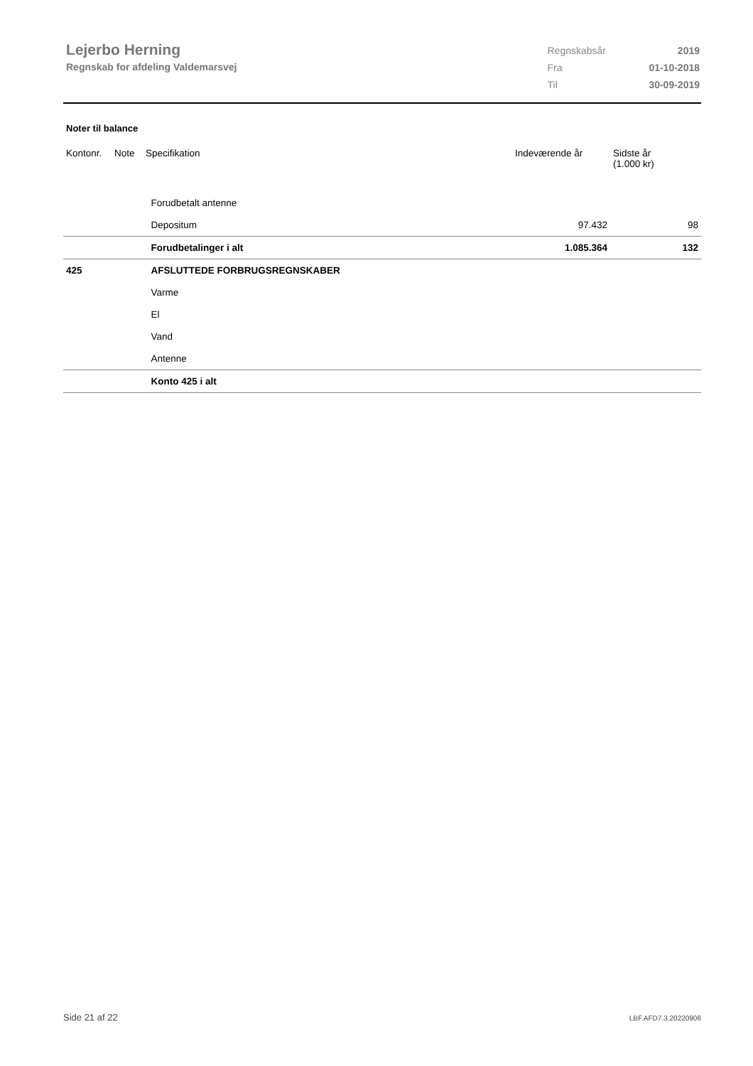Lejerbo Herning
Regnskab for afdeling Valdemarsvej
| Regnskabsår | 2019 |
| Fra | 01-10-2018 |
| Til | 30-09-2019 |
Noter til balance
| Kontonr. | Note | Specifikation | Indeværende år | Sidste år (1.000 kr) |
| --- | --- | --- | --- | --- |
| | | Forudbetalt antenne | | |
| | | Depositum | 97.432 | 98 |
| | | Forudbetalinger i alt | 1.085.364 | 132 |
| 425 | | AFSLUTTEDE FORBRUGSREGNSKABER | | |
| | | Varme | | |
| | | El | | |
| | | Vand | | |
| | | Antenne | | |
| | | Konto 425 i alt | | |
Side 21 af 22 LBF.AFD7.3.20220906